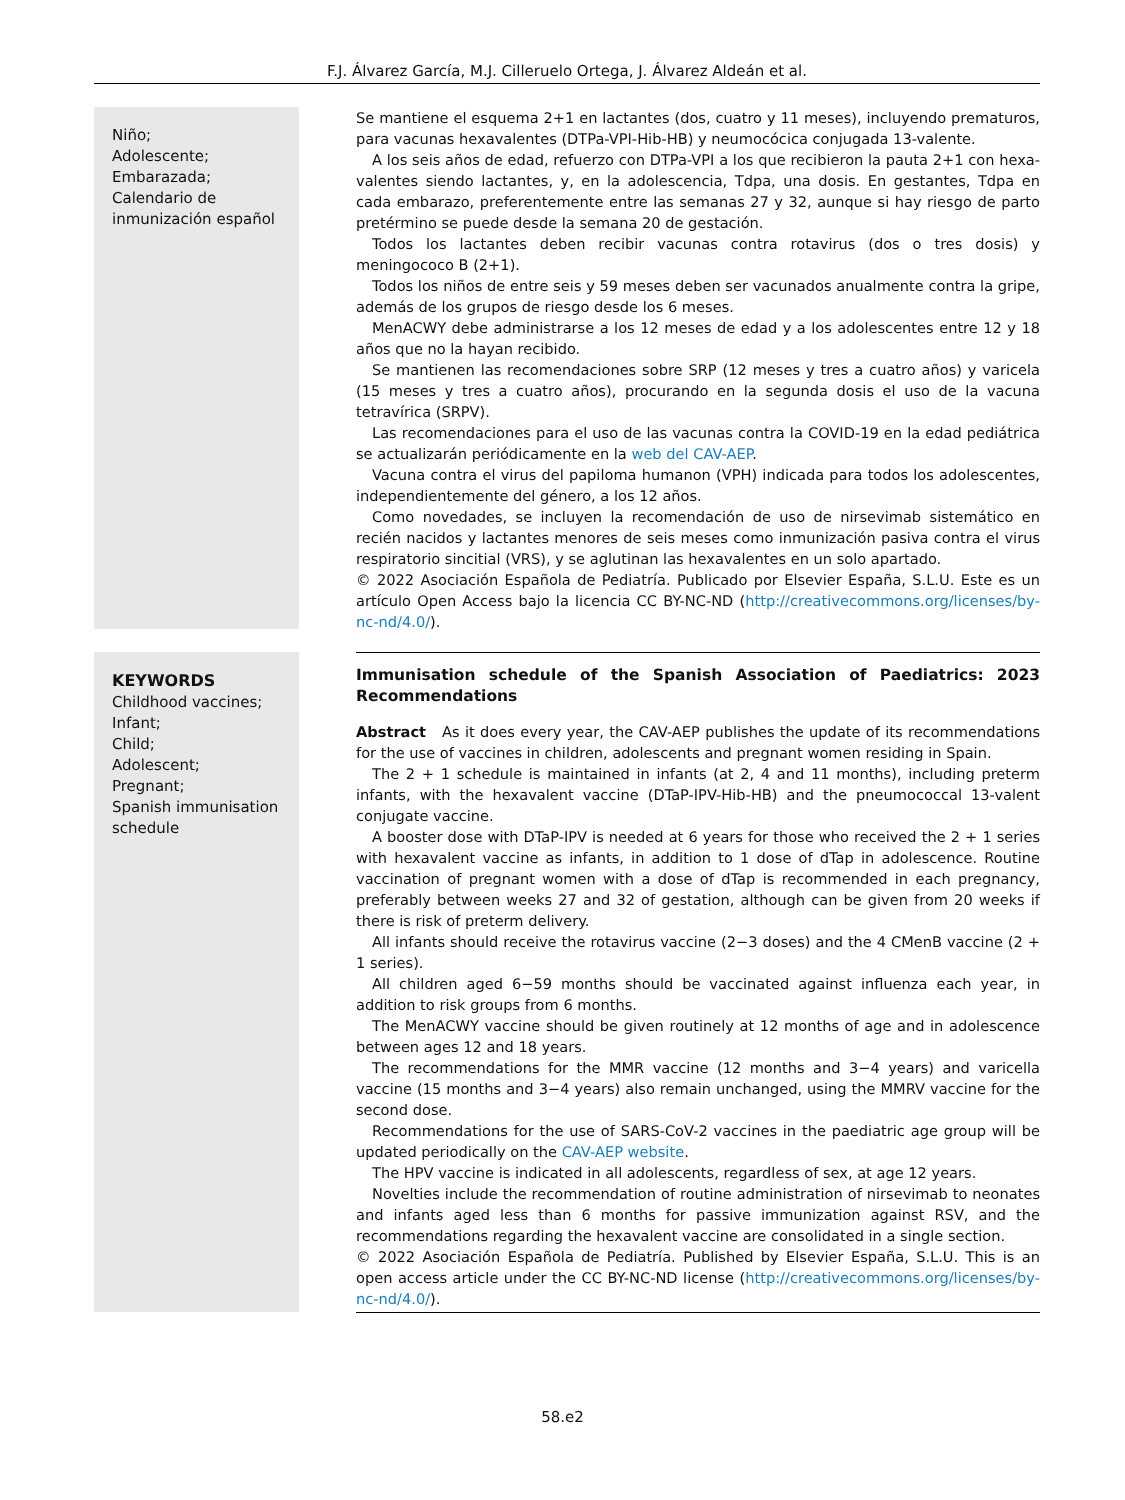F.J. Álvarez García, M.J. Cilleruelo Ortega, J. Álvarez Aldeán et al.
Niño;
Adolescente;
Embarazada;
Calendario de inmunización español
Se mantiene el esquema 2+1 en lactantes (dos, cuatro y 11 meses), incluyendo prematuros, para vacunas hexavalentes (DTPa-VPI-Hib-HB) y neumocócica conjugada 13-valente.
A los seis años de edad, refuerzo con DTPa-VPI a los que recibieron la pauta 2+1 con hexa­valentes siendo lactantes, y, en la adolescencia, Tdpa, una dosis. En gestantes, Tdpa en cada embarazo, preferentemente entre las semanas 27 y 32, aunque si hay riesgo de parto pretérmino se puede desde la semana 20 de gestación.
Todos los lactantes deben recibir vacunas contra rotavirus (dos o tres dosis) y meningococo B (2+1).
Todos los niños de entre seis y 59 meses deben ser vacunados anualmente contra la gripe, además de los grupos de riesgo desde los 6 meses.
MenACWY debe administrarse a los 12 meses de edad y a los adolescentes entre 12 y 18 años que no la hayan recibido.
Se mantienen las recomendaciones sobre SRP (12 meses y tres a cuatro años) y varicela (15 meses y tres a cuatro años), procurando en la segunda dosis el uso de la vacuna tetravírica (SRPV).
Las recomendaciones para el uso de las vacunas contra la COVID-19 en la edad pediátrica se actualizarán periódicamente en la web del CAV-AEP.
Vacuna contra el virus del papiloma humanon (VPH) indicada para todos los adolescentes, independientemente del género, a los 12 años.
Como novedades, se incluyen la recomendación de uso de nirsevimab sistemático en recién nacidos y lactantes menores de seis meses como inmunización pasiva contra el virus respiratorio sincitial (VRS), y se aglutinan las hexavalentes en un solo apartado.
© 2022 Asociación Española de Pediatría. Publicado por Elsevier España, S.L.U. Este es un artículo Open Access bajo la licencia CC BY-NC-ND (http://creativecommons.org/licenses/by-nc-nd/4.0/).
KEYWORDS
Childhood vaccines;
Infant;
Child;
Adolescent;
Pregnant;
Spanish immunisation schedule
Immunisation schedule of the Spanish Association of Paediatrics: 2023 Recommendations
Abstract As it does every year, the CAV-AEP publishes the update of its recommendations for the use of vaccines in children, adolescents and pregnant women residing in Spain.
The 2 + 1 schedule is maintained in infants (at 2, 4 and 11 months), including preterm infants, with the hexavalent vaccine (DTaP-IPV-Hib-HB) and the pneumococcal 13-valent conjugate vaccine.
A booster dose with DTaP-IPV is needed at 6 years for those who received the 2 + 1 series with hexavalent vaccine as infants, in addition to 1 dose of dTap in adolescence. Routine vaccination of pregnant women with a dose of dTap is recommended in each pregnancy, preferably between weeks 27 and 32 of gestation, although can be given from 20 weeks if there is risk of preterm delivery.
All infants should receive the rotavirus vaccine (2−3 doses) and the 4 CMenB vaccine (2 + 1 series).
All children aged 6−59 months should be vaccinated against influenza each year, in addition to risk groups from 6 months.
The MenACWY vaccine should be given routinely at 12 months of age and in adolescence between ages 12 and 18 years.
The recommendations for the MMR vaccine (12 months and 3−4 years) and varicella vaccine (15 months and 3−4 years) also remain unchanged, using the MMRV vaccine for the second dose.
Recommendations for the use of SARS-CoV-2 vaccines in the paediatric age group will be updated periodically on the CAV-AEP website.
The HPV vaccine is indicated in all adolescents, regardless of sex, at age 12 years.
Novelties include the recommendation of routine administration of nirsevimab to neonates and infants aged less than 6 months for passive immunization against RSV, and the recommen­dations regarding the hexavalent vaccine are consolidated in a single section.
© 2022 Asociación Española de Pediatría. Published by Elsevier España, S.L.U. This is an open access article under the CC BY-NC-ND license (http://creativecommons.org/licenses/by-nc-nd/4.0/).
58.e2